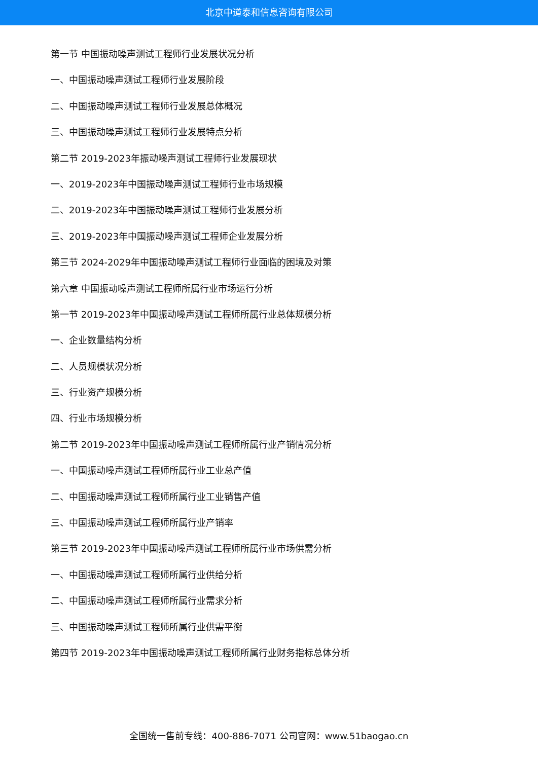北京中道泰和信息咨询有限公司
第一节 中国振动噪声测试工程师行业发展状况分析
一、中国振动噪声测试工程师行业发展阶段
二、中国振动噪声测试工程师行业发展总体概况
三、中国振动噪声测试工程师行业发展特点分析
第二节 2019-2023年振动噪声测试工程师行业发展现状
一、2019-2023年中国振动噪声测试工程师行业市场规模
二、2019-2023年中国振动噪声测试工程师行业发展分析
三、2019-2023年中国振动噪声测试工程师企业发展分析
第三节 2024-2029年中国振动噪声测试工程师行业面临的困境及对策
第六章 中国振动噪声测试工程师所属行业市场运行分析
第一节 2019-2023年中国振动噪声测试工程师所属行业总体规模分析
一、企业数量结构分析
二、人员规模状况分析
三、行业资产规模分析
四、行业市场规模分析
第二节 2019-2023年中国振动噪声测试工程师所属行业产销情况分析
一、中国振动噪声测试工程师所属行业工业总产值
二、中国振动噪声测试工程师所属行业工业销售产值
三、中国振动噪声测试工程师所属行业产销率
第三节 2019-2023年中国振动噪声测试工程师所属行业市场供需分析
一、中国振动噪声测试工程师所属行业供给分析
二、中国振动噪声测试工程师所属行业需求分析
三、中国振动噪声测试工程师所属行业供需平衡
第四节 2019-2023年中国振动噪声测试工程师所属行业财务指标总体分析
全国统一售前专线：400-886-7071 公司官网：www.51baogao.cn